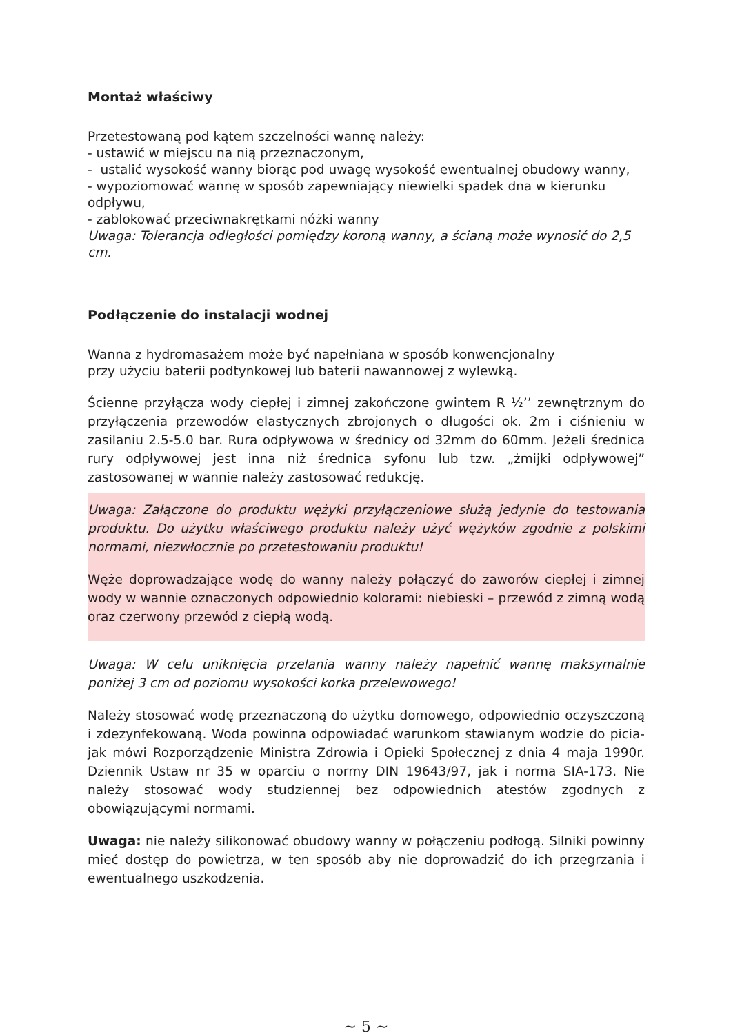Montaż właściwy
Przetestowaną pod kątem szczelności wannę należy:
- ustawić w miejscu na nią przeznaczonym,
- ustalić wysokość wanny biorąc pod uwagę wysokość ewentualnej obudowy wanny,
- wypoziomować wannę w sposób zapewniający niewielki spadek dna w kierunku odpływu,
- zablokować przeciwnakrętkami nóżki wanny
Uwaga: Tolerancja odległości pomiędzy koroną wanny, a ścianą może wynosić do 2,5 cm.
Podłączenie do instalacji wodnej
Wanna z hydromasażem może być napełniana w sposób konwencjonalny
przy użyciu baterii podtynkowej lub baterii nawannowej z wylewką.
Ścienne przyłącza wody ciepłej i zimnej zakończone gwintem R ½’’ zewnętrznym do przyłączenia przewodów elastycznych zbrojonych o długości ok. 2m i ciśnieniu w zasilaniu 2.5-5.0 bar. Rura odpływowa w średnicy od 32mm do 60mm. Jeżeli średnica rury odpływowej jest inna niż średnica syfonu lub tzw. „żmijki odpływowej” zastosowanej w wannie należy zastosować redukcję.
Uwaga: Załączone do produktu wężyki przyłączeniowe służą jedynie do testowania produktu. Do użytku właściwego produktu należy użyć wężyków zgodnie z polskimi normami, niezwłocznie po przetestowaniu produktu!
Węże doprowadzające wodę do wanny należy połączyć do zaworów ciepłej i zimnej wody w wannie oznaczonych odpowiednio kolorami: niebieski – przewód z zimną wodą oraz czerwony przewód z ciepłą wodą.
Uwaga: W celu uniknięcia przelania wanny należy napełnić wannę maksymalnie poniżej 3 cm od poziomu wysokości korka przelewowego!
Należy stosować wodę przeznaczoną do użytku domowego, odpowiednio oczyszczoną i zdezynfekowaną. Woda powinna odpowiadać warunkom stawianym wodzie do picia-jak mówi Rozporządzenie Ministra Zdrowia i Opieki Społecznej z dnia 4 maja 1990r. Dziennik Ustaw nr 35 w oparciu o normy DIN 19643/97, jak i norma SIA-173. Nie należy stosować wody studziennej bez odpowiednich atestów zgodnych z obowiązującymi normami.
Uwaga: nie należy silikonować obudowy wanny w połączeniu podłogą. Silniki powinny mieć dostęp do powietrza, w ten sposób aby nie doprowadzić do ich przegrzania i ewentualnego uszkodzenia.
~ 5 ~